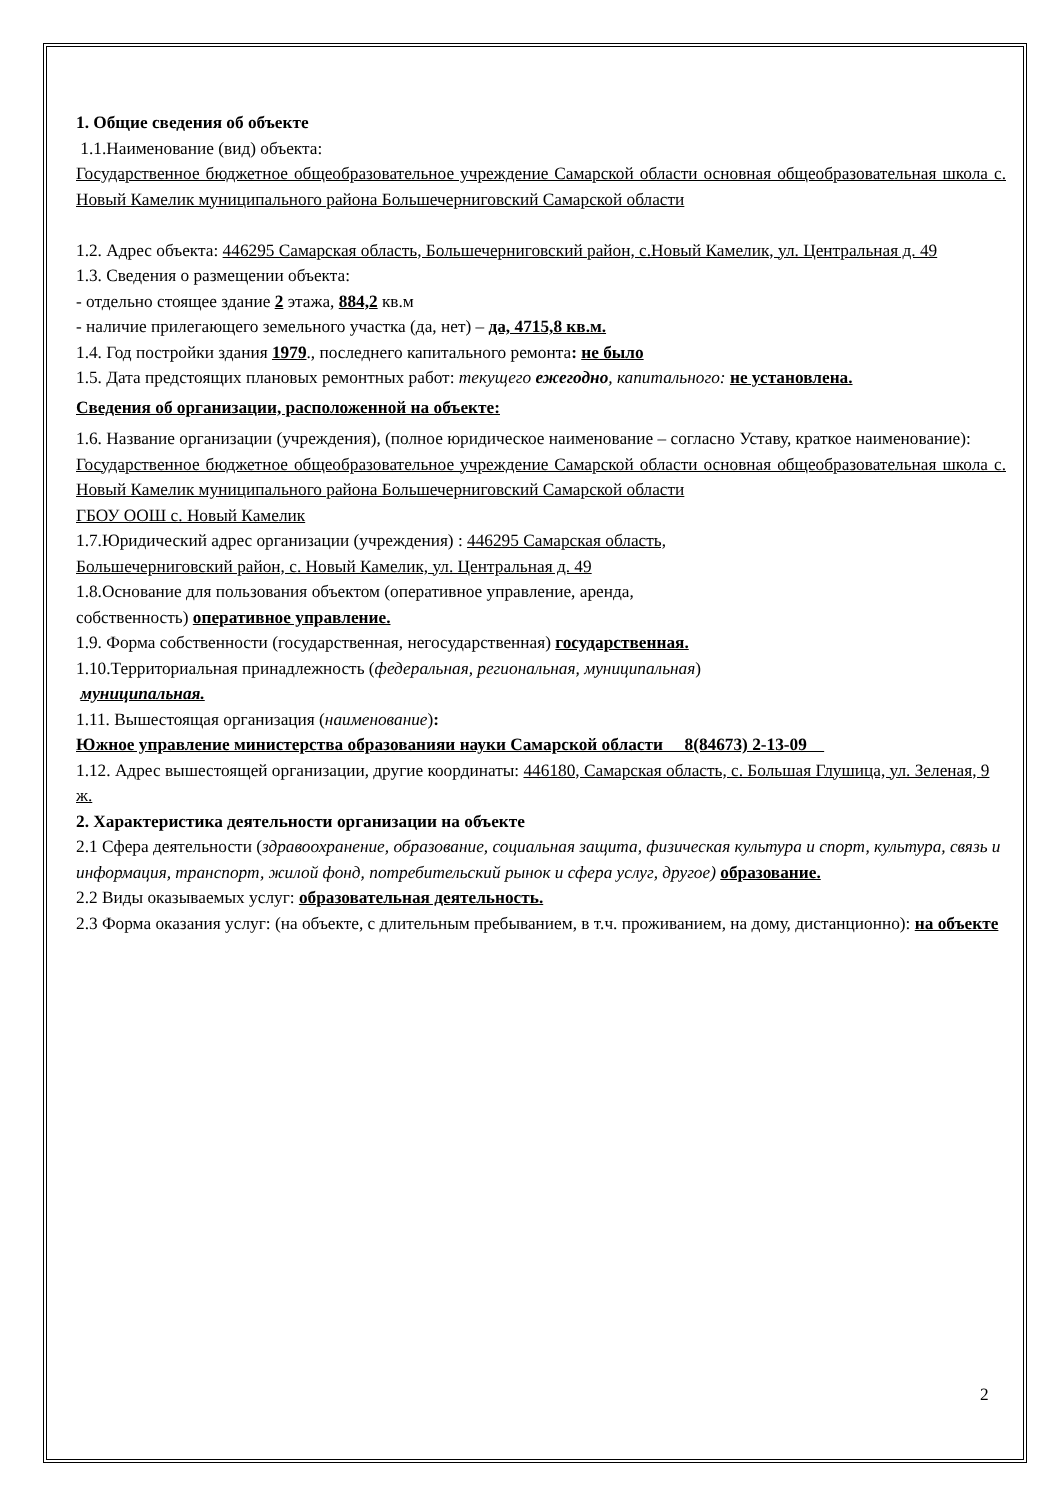1. Общие сведения об объекте
1.1.Наименование (вид) объекта:
Государственное бюджетное общеобразовательное учреждение Самарской области основная общеобразовательная школа с. Новый Камелик муниципального района Большечерниговский Самарской области
1.2. Адрес объекта: 446295 Самарская область, Большечерниговский район, с.Новый Камелик, ул. Центральная д. 49
1.3. Сведения о размещении объекта:
- отдельно стоящее здание 2 этажа, 884,2 кв.м
- наличие прилегающего земельного участка (да, нет) – да, 4715,8 кв.м.
1.4. Год постройки здания 1979., последнего капитального ремонта: не было
1.5. Дата предстоящих плановых ремонтных работ: текущего ежегодно, капитального: не установлена.
Сведения об организации, расположенной на объекте:
1.6. Название организации (учреждения), (полное юридическое наименование – согласно Уставу, краткое наименование):
Государственное бюджетное общеобразовательное учреждение Самарской области основная общеобразовательная школа с. Новый Камелик муниципального района Большечерниговский Самарской области
ГБОУ ООШ с. Новый Камелик
1.7.Юридический адрес организации (учреждения) : 446295 Самарская область,
Большечерниговский район, с. Новый Камелик, ул. Центральная д. 49
1.8.Основание для пользования объектом (оперативное управление, аренда,
собственность) оперативное управление.
1.9. Форма собственности (государственная, негосударственная) государственная.
1.10.Территориальная принадлежность (федеральная, региональная, муниципальная)
муниципальная.
1.11. Вышестоящая организация (наименование):
Южное управление министерства образованияи науки Самарской области 8(84673) 2-13-09
1.12. Адрес вышестоящей организации, другие координаты: 446180, Самарская область, с. Большая Глушица, ул. Зеленая, 9 ж.
2. Характеристика деятельности организации на объекте
2.1 Сфера деятельности (здравоохранение, образование, социальная защита, физическая культура и спорт, культура, связь и информация, транспорт, жилой фонд, потребительский рынок и сфера услуг, другое) образование.
2.2 Виды оказываемых услуг: образовательная деятельность.
2.3 Форма оказания услуг: (на объекте, с длительным пребыванием, в т.ч. проживанием, на дому, дистанционно): на объекте
2